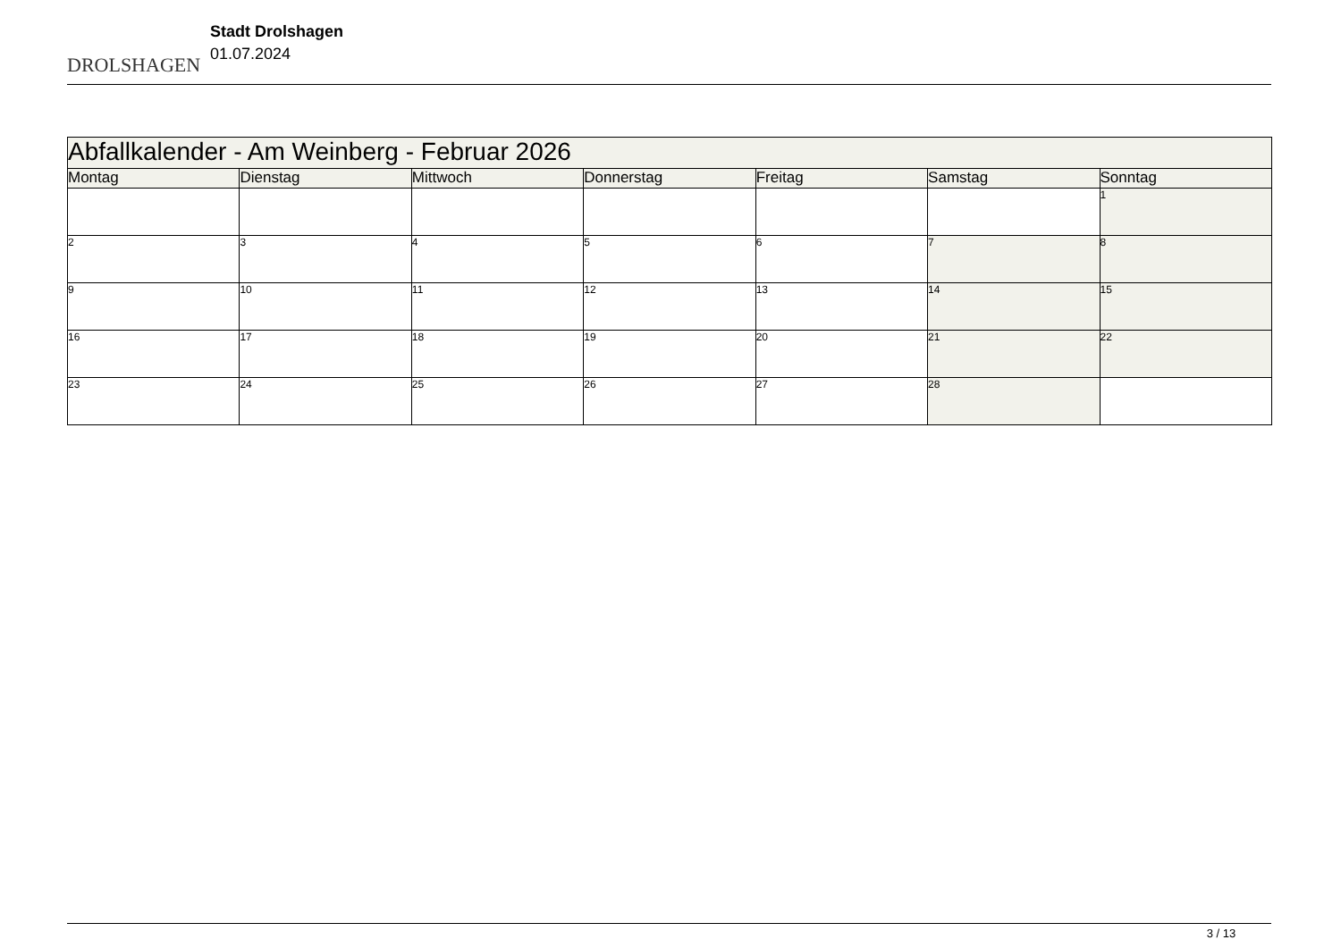DROLSHAGEN
Stadt Drolshagen
01.07.2024
| Abfallkalender - Am Weinberg - Februar 2026 | | | | | | |
| Montag | Dienstag | Mittwoch | Donnerstag | Freitag | Samstag | Sonntag |
| | | | | | | 1 |
| 2 | 3 | 4 | 5 | 6 | 7 | 8 |
| 9 | 10 | 11 | 12 | 13 | 14 | 15 |
| 16 | 17 | 18 | 19 | 20 | 21 | 22 |
| 23 | 24 | 25 | 26 | 27 | 28 | |
3 / 13